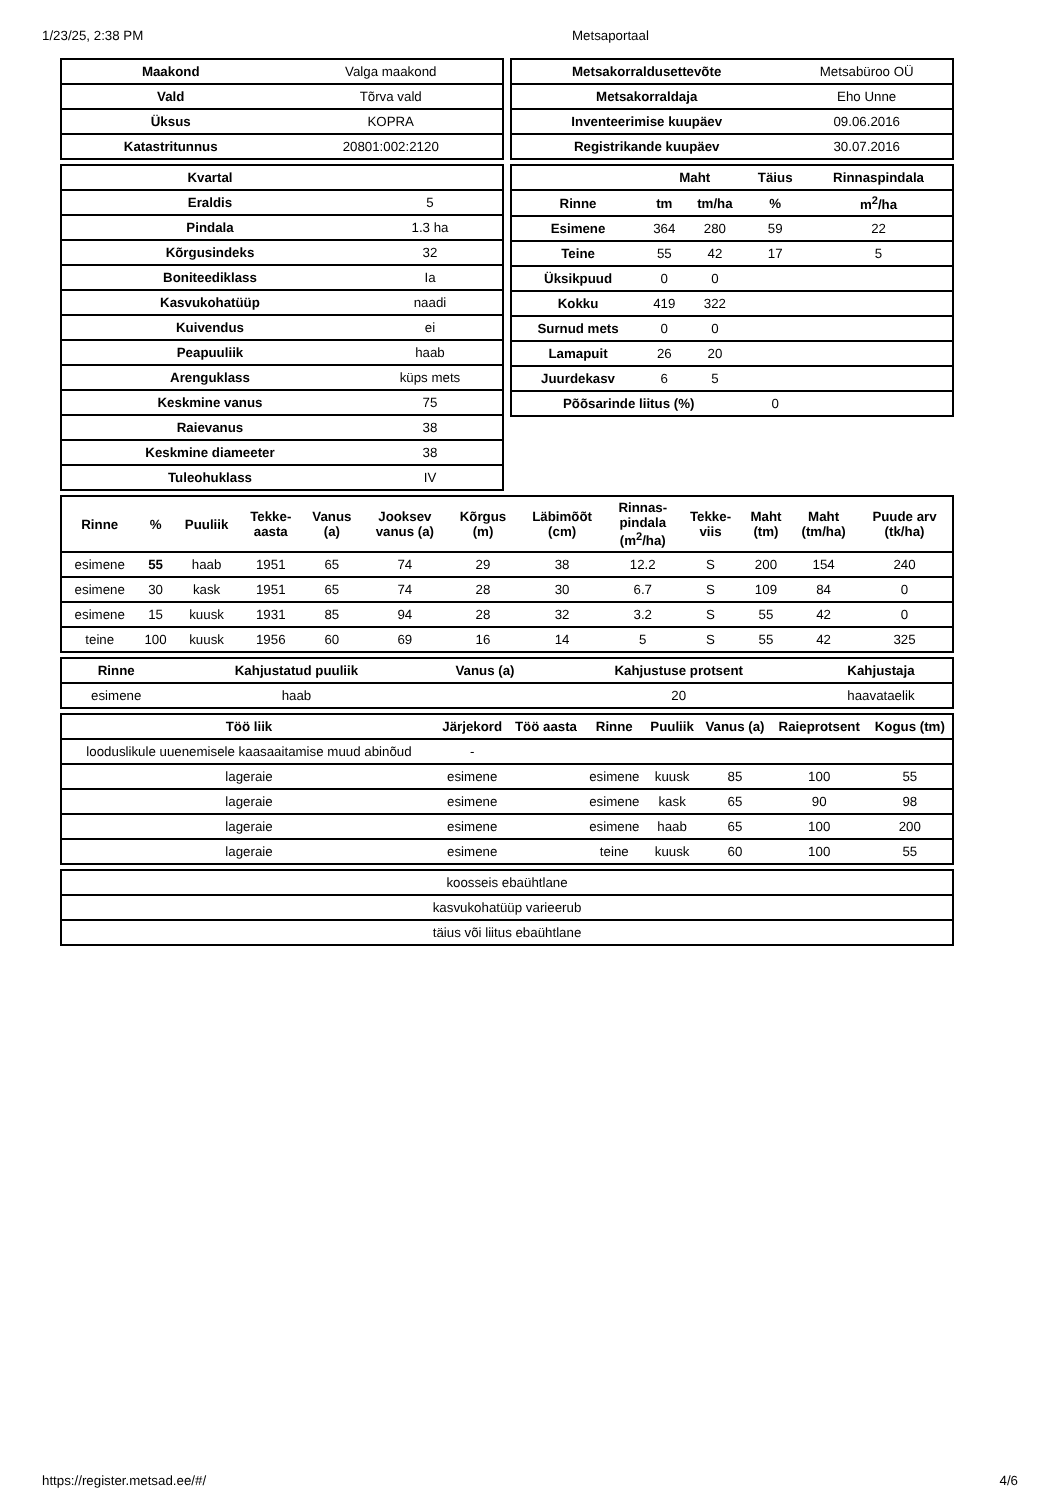1/23/25, 2:38 PM Metsaportaal
| Maakond | Valga maakond |
| Vald | Tõrva vald |
| Üksus | KOPRA |
| Katastritunnus | 20801:002:2120 |
| Metsakorraldusettevõte | Metsabüroo OÜ |
| Metsakorraldaja | Eho Unne |
| Inventeerimise kuupäev | 09.06.2016 |
| Registrikande kuupäev | 30.07.2016 |
| Kvartal | |
| Eraldis | 5 |
| Pindala | 1.3 ha |
| Kõrgusindeks | 32 |
| Boniteediklass | Ia |
| Kasvukohatüüp | naadi |
| Kuivendus | ei |
| Peapuuliik | haab |
| Arenguklass | küps mets |
| Keskmine vanus | 75 |
| Raievanus | 38 |
| Keskmine diameeter | 38 |
| Tuleohuklass | IV |
| | Maht | | Täius | Rinnaspindala |
| --- | --- | --- | --- | --- |
| Rinne | tm | tm/ha | % | m<sup>2</sup>/ha |
| Esimene | 364 | 280 | 59 | 22 |
| Teine | 55 | 42 | 17 | 5 |
| Üksikpuud | 0 | 0 | | |
| Kokku | 419 | 322 | | |
| Surnud mets | 0 | 0 | | |
| Lamapuit | 26 | 20 | | |
| Juurdekasv | 6 | 5 | | |
| Põõsarinde liitus (%) | | | 0 | |
| Rinne | % | Puuliik | Tekke- aasta | Vanus (a) | Jooksev vanus (a) | Kõrgus (m) | Läbimõõt (cm) | Rinnas- pindala (m<sup>2</sup>/ha) | Tekke- viis | Maht (tm) | Maht (tm/ha) | Puude arv (tk/ha) |
| --- | --- | --- | --- | --- | --- | --- | --- | --- | --- | --- | --- | --- |
| esimene | 55 | haab | 1951 | 65 | 74 | 29 | 38 | 12.2 | S | 200 | 154 | 240 |
| esimene | 30 | kask | 1951 | 65 | 74 | 28 | 30 | 6.7 | S | 109 | 84 | 0 |
| esimene | 15 | kuusk | 1931 | 85 | 94 | 28 | 32 | 3.2 | S | 55 | 42 | 0 |
| teine | 100 | kuusk | 1956 | 60 | 69 | 16 | 14 | 5 | S | 55 | 42 | 325 |
| Rinne | Kahjustatud puuliik | Vanus (a) | Kahjustuse protsent | Kahjustaja |
| --- | --- | --- | --- | --- |
| esimene | haab | | 20 | haavataelik |
| Töö liik | Järjekord | Töö aasta | Rinne | Puuliik | Vanus (a) | Raieprotsent | Kogus (tm) |
| --- | --- | --- | --- | --- | --- | --- | --- |
| looduslikule uuenemisele kaasaaitamise muud abinõud | - | | | | | | |
| lageraie | esimene | | esimene | kuusk | 85 | 100 | 55 |
| lageraie | esimene | | esimene | kask | 65 | 90 | 98 |
| lageraie | esimene | | esimene | haab | 65 | 100 | 200 |
| lageraie | esimene | | teine | kuusk | 60 | 100 | 55 |
| koosseis ebaühtlane |
| kasvukohatüüp varieerub |
| täius või liitus ebaühtlane |
https://register.metsad.ee/#/ 4/6